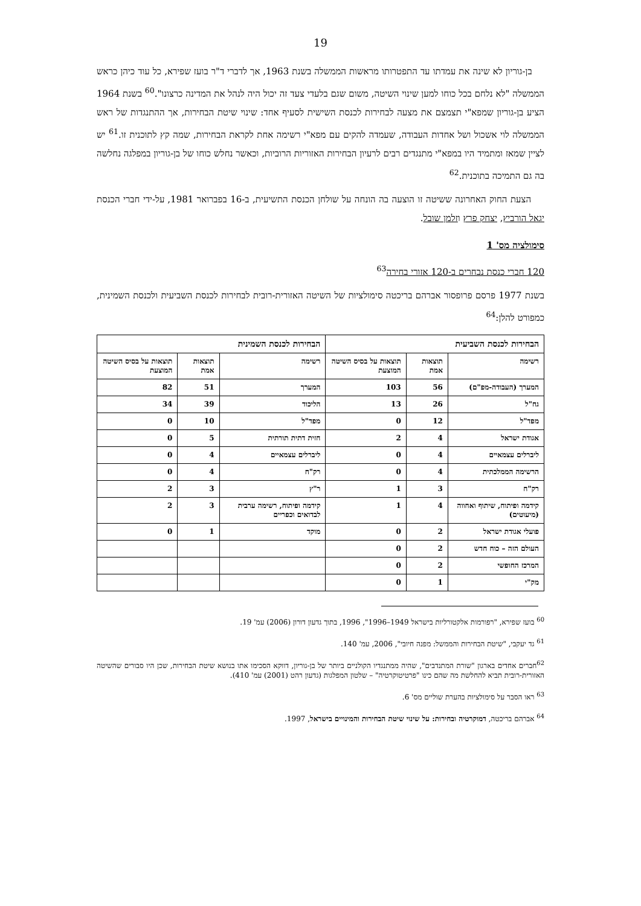19
בן-גוריון לא שינה את עמדתו עד התפטרותו מראשות הממשלה בשנת 1963, אך לדברי ד"ר בועז שפירא, כל עוד כיהן כראש הממשלה "לא נלחם בכל כוחו למען שינוי השיטה, משום שגם בלעדי צעד זה יכול היה לנהל את המדינה כרצונו".<sup>60</sup> בשנת 1964 הציע בן-גוריון שמפא"י תצמצם את מצעה לבחירות לכנסת השישית לסעיף אחד: שינוי שיטת הבחירות, אך ההתנגדות של ראש הממשלה לוי אשכול ושל אחדות העבודה, שעמדה להקים עם מפא"י רשימה אחת לקראת הבחירות, שמה קץ לתוכנית זו.<sup>61</sup> יש לציין שמאז ומתמיד היו במפא"י מתנגדים רבים לרעיון הבחירות האזוריות הרוביות, וכאשר נחלש כוחו של בן-גוריון במפלגה נחלשה בה גם התמיכה בתוכנית.<sup>62</sup>
הצעת החוק האחרונה ששיטה זו הוצעה בה הונחה על שולחן הכנסת התשיעית, ב-16 בפברואר 1981, על-ידי חברי הכנסת יגאל הורביץ, יצחק פרץ וזלמן שובל.
סימולציה מס' 1
120 חברי כנסת נבחרים ב-120 אזורי בחירה<sup>63</sup>
בשנת 1977 פרסם פרופסור אברהם בריכטה סימולציות של השיטה האזורית-רובית לבחירות לכנסת השביעית ולכנסת השמינית, כמפורט להלן:<sup>64</sup>
| הבחירות לכנסת השביעית | | | הבחירות לכנסת השמינית | | |
| --- | --- | --- | --- | --- | --- |
| רשימה | תוצאות אמת | תוצאות על בסיס השיטה המוצעת | רשימה | תוצאות אמת | תוצאות על בסיס השיטה המוצעת |
| המערך (העבודה-מפ"ם) | 56 | 103 | המערך | 51 | 82 |
| גח"ל | 26 | 13 | הליכוד | 39 | 34 |
| מפד"ל | 12 | 0 | מפד"ל | 10 | 0 |
| אגודת ישראל | 4 | 2 | חזית דתית תורתית | 5 | 0 |
| ליברלים עצמאיים | 4 | 0 | ליברלים עצמאיים | 4 | 0 |
| הרשימה הממלכתית | 4 | 0 | רק"ח | 4 | 0 |
| רק"ח | 3 | 1 | ר"ץ | 3 | 2 |
| קידמה ופיתוח, שיתוף ואחווה (מיעוטים) | 4 | 1 | קידמה ופיתוח, רשימה ערבית לבדואים וכפריים | 3 | 2 |
| פועלי אגודת ישראל | 2 | 0 | מוקד | 1 | 0 |
| העולם הזה – כוח חדש | 2 | 0 | | | |
| המרכז החופשי | 2 | 0 | | | |
| מק"י | 1 | 0 | | | |
<sup>60</sup> בועז שפירא, "רפורמות אלקטורליות בישראל 1949–1996", 1996, בתוך גדעון דורון (2006) עמ' 19.
<sup>61</sup> גד יעקבי, "שיטת הבחירות והממשל: מפנה חיובי", 2006, עמ' 140.
<sup>62</sup> חברים אחדים בארגון "שורת המתנדבים", שהיה ממתנגדיו הקולניים ביותר של בן-גוריון, דווקא הסכימו אתו בנושא שיטת הבחירות, שכן היו סבורים שהשיטה האזורית-רובית תביא להחלשת מה שהם כינו "פרטיטוקרטיה" – שלטון המפלגות (גדעון רהט (2001) עמ' 410).
<sup>63</sup> ראו הסבר על סימולציות בהערת שוליים מס' 6.
<sup>64</sup> אברהם בריכטה, דמוקרטיה ובחירות: על שינוי שיטת הבחירות והמינויים בישראל, 1997.